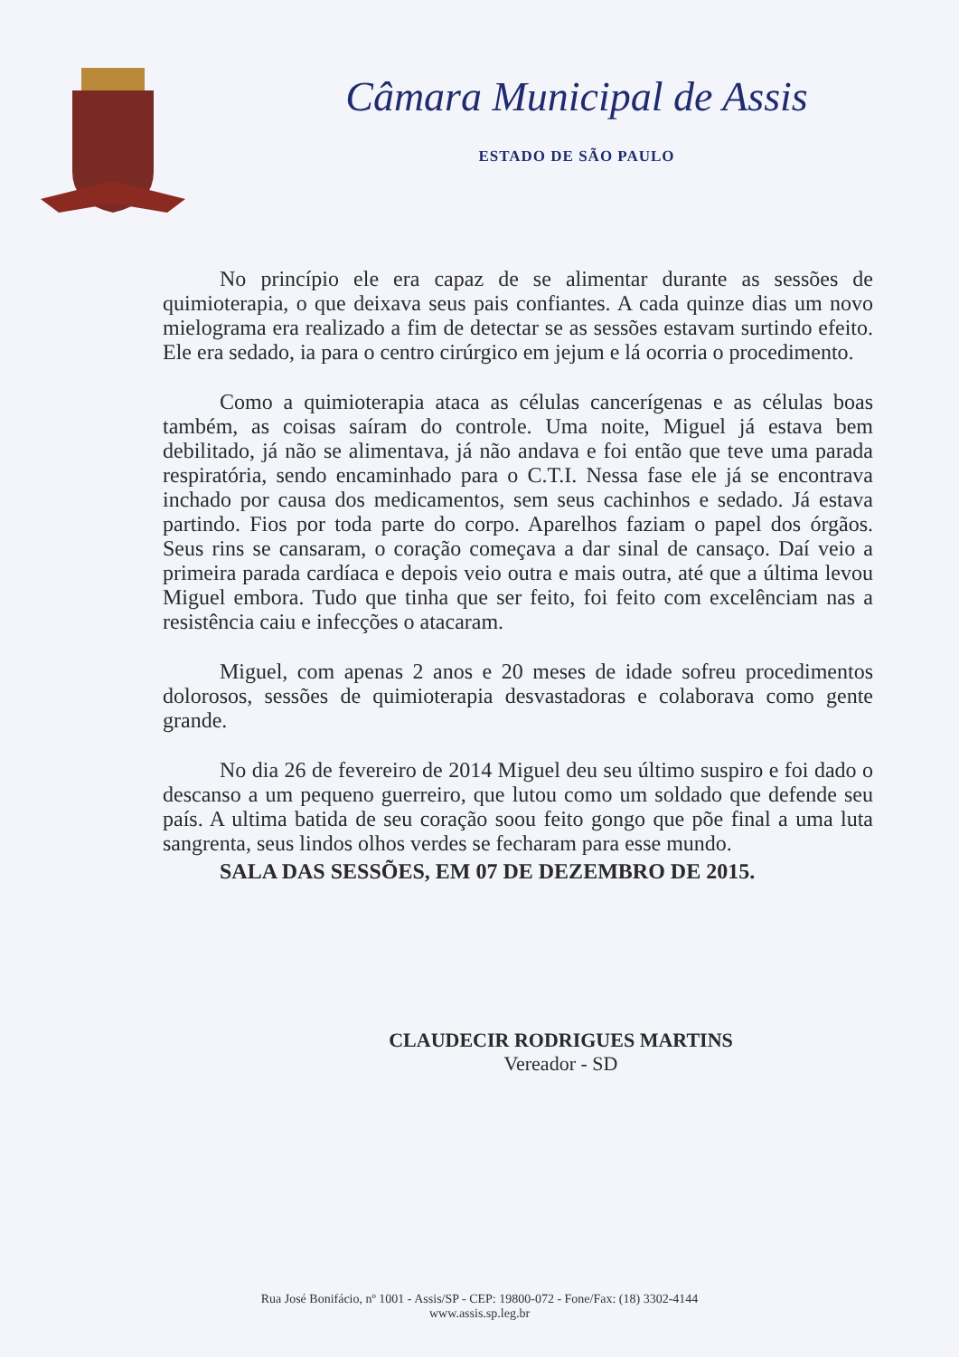Câmara Municipal de Assis
ESTADO DE SÃO PAULO
No princípio ele era capaz de se alimentar durante as sessões de quimioterapia, o que deixava seus pais confiantes. A cada quinze dias um novo mielograma era realizado a fim de detectar se as sessões estavam surtindo efeito. Ele era sedado, ia para o centro cirúrgico em jejum e lá ocorria o procedimento.
Como a quimioterapia ataca as células cancerígenas e as células boas também, as coisas saíram do controle. Uma noite, Miguel já estava bem debilitado, já não se alimentava, já não andava e foi então que teve uma parada respiratória, sendo encaminhado para o C.T.I. Nessa fase ele já se encontrava inchado por causa dos medicamentos, sem seus cachinhos e sedado. Já estava partindo. Fios por toda parte do corpo. Aparelhos faziam o papel dos órgãos. Seus rins se cansaram, o coração começava a dar sinal de cansaço. Daí veio a primeira parada cardíaca e depois veio outra e mais outra, até que a última levou Miguel embora. Tudo que tinha que ser feito, foi feito com excelênciam nas a resistência caiu e infecções o atacaram.
Miguel, com apenas 2 anos e 20 meses de idade sofreu procedimentos dolorosos, sessões de quimioterapia desvastadoras e colaborava como gente grande.
No dia 26 de fevereiro de 2014 Miguel deu seu último suspiro e foi dado o descanso a um pequeno guerreiro, que lutou como um soldado que defende seu país. A ultima batida de seu coração soou feito gongo que põe final a uma luta sangrenta, seus lindos olhos verdes se fecharam para esse mundo.
SALA DAS SESSÕES, EM 07 DE DEZEMBRO DE 2015.
CLAUDECIR RODRIGUES MARTINS
Vereador - SD
Rua José Bonifácio, nº 1001 - Assis/SP - CEP: 19800-072 - Fone/Fax: (18) 3302-4144
www.assis.sp.leg.br